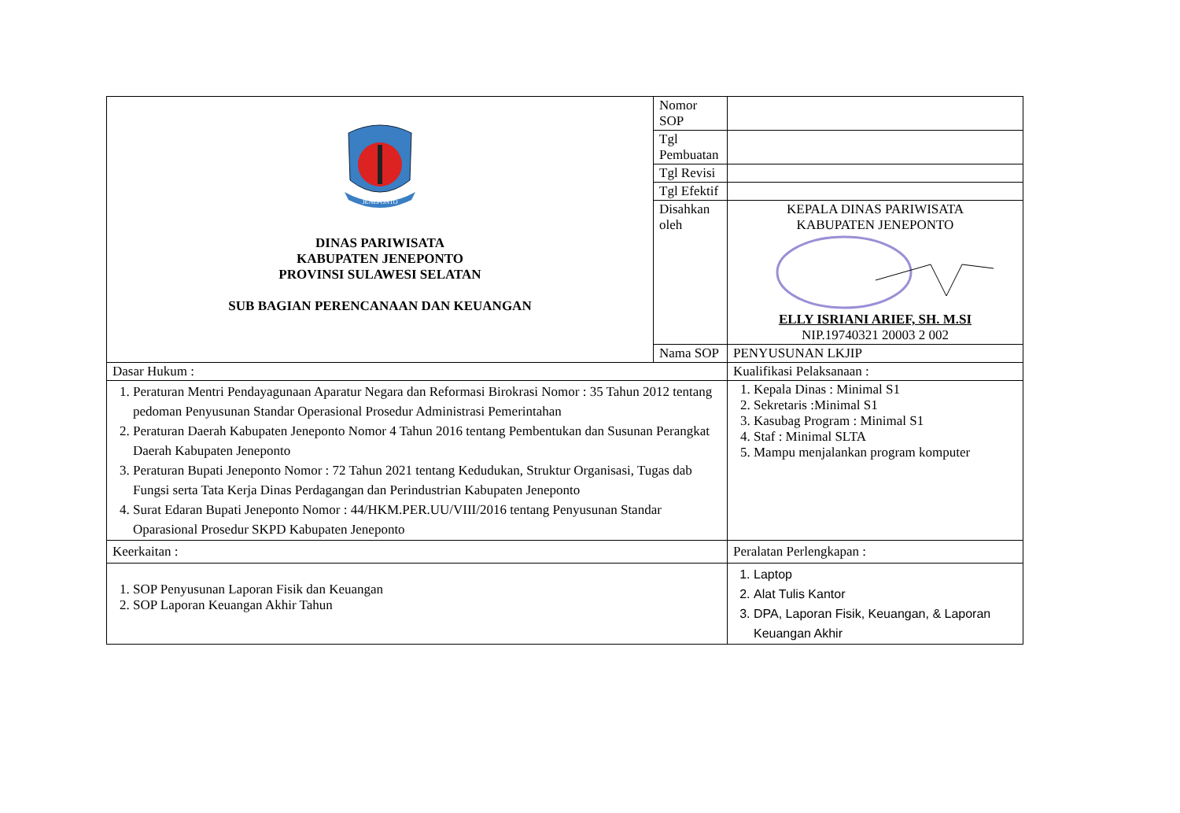| JENEPONTO DINAS PARIWISATA KABUPATEN JENEPONTO PROVINSI SULAWESI SELATAN SUB BAGIAN PERENCANAAN DAN KEUANGAN | Nomor SOP | |
| | Tgl Pembuatan | |
| | Tgl Revisi | |
| | Tgl Efektif | |
| | Disahkan oleh | KEPALA DINAS PARIWISATA KABUPATEN JENEPONTO ELLY ISRIANI ARIEF, SH. M.SI NIP.19740321 20003 2 002 |
| | Nama SOP | PENYUSUNAN LKJIP |
| Dasar Hukum : | | Kualifikasi Pelaksanaan : |
| 1. Peraturan Mentri Pendayagunaan Aparatur Negara dan Reformasi Birokrasi Nomor : 35 Tahun 2012 tentang pedoman Penyusunan Standar Operasional Prosedur Administrasi Pemerintahan 2. Peraturan Daerah Kabupaten Jeneponto Nomor 4 Tahun 2016 tentang Pembentukan dan Susunan Perangkat Daerah Kabupaten Jeneponto 3. Peraturan Bupati Jeneponto Nomor : 72 Tahun 2021 tentang Kedudukan, Struktur Organisasi, Tugas dab Fungsi serta Tata Kerja Dinas Perdagangan dan Perindustrian Kabupaten Jeneponto 4. Surat Edaran Bupati Jeneponto Nomor : 44/HKM.PER.UU/VIII/2016 tentang Penyusunan Standar Oparasional Prosedur SKPD Kabupaten Jeneponto | | 1. Kepala Dinas : Minimal S1 2. Sekretaris :Minimal S1 3. Kasubag Program : Minimal S1 4. Staf : Minimal SLTA 5. Mampu menjalankan program komputer |
| Keerkaitan : | | Peralatan Perlengkapan : |
| 1. SOP Penyusunan Laporan Fisik dan Keuangan 2. SOP Laporan Keuangan Akhir Tahun | | 1. Laptop 2. Alat Tulis Kantor 3. DPA, Laporan Fisik, Keuangan, & Laporan Keuangan Akhir |